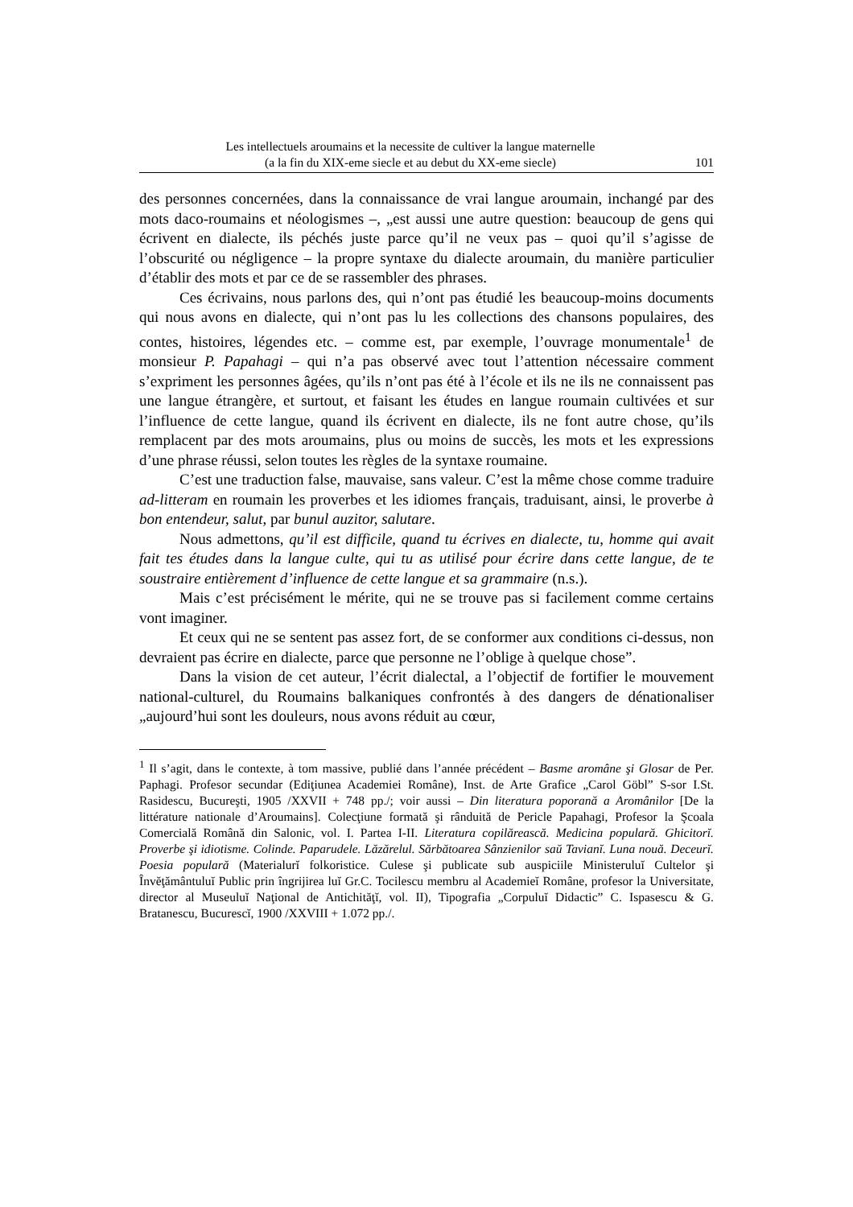Les intellectuels aroumains et la necessite de cultiver la langue maternelle
(a la fin du XIX-eme siecle et au debut du XX-eme siecle)
101
des personnes concernées, dans la connaissance de vrai langue aroumain, inchangé par des mots daco-roumains et néologismes –, „est aussi une autre question: beaucoup de gens qui écrivent en dialecte, ils péchés juste parce qu’il ne veux pas – quoi qu’il s’agisse de l’obscurité ou négligence – la propre syntaxe du dialecte aroumain, du manière particulier d’établir des mots et par ce de se rassembler des phrases.
Ces écrivains, nous parlons des, qui n’ont pas étudié les beaucoup-moins documents qui nous avons en dialecte, qui n’ont pas lu les collections des chansons populaires, des contes, histoires, légendes etc. – comme est, par exemple, l’ouvrage monumentale<sup>1</sup> de monsieur P. Papahagi – qui n’a pas observé avec tout l’attention nécessaire comment s’expriment les personnes âgées, qu’ils n’ont pas été à l’école et ils ne ils ne connaissent pas une langue étrangère, et surtout, et faisant les études en langue roumain cultivées et sur l’influence de cette langue, quand ils écrivent en dialecte, ils ne font autre chose, qu’ils remplacent par des mots aroumains, plus ou moins de succès, les mots et les expressions d’une phrase réussi, selon toutes les règles de la syntaxe roumaine.
C’est une traduction false, mauvaise, sans valeur. C’est la même chose comme traduire ad-litteram en roumain les proverbes et les idiomes français, traduisant, ainsi, le proverbe à bon entendeur, salut, par bunul auzitor, salutare.
Nous admettons, qu’il est difficile, quand tu écrives en dialecte, tu, homme qui avait fait tes études dans la langue culte, qui tu as utilisé pour écrire dans cette langue, de te soustraire entièrement d’influence de cette langue et sa grammaire (n.s.).
Mais c’est précisément le mérite, qui ne se trouve pas si facilement comme certains vont imaginer.
Et ceux qui ne se sentent pas assez fort, de se conformer aux conditions ci-dessus, non devraient pas écrire en dialecte, parce que personne ne l’oblige à quelque chose”.
Dans la vision de cet auteur, l’écrit dialectal, a l’objectif de fortifier le mouvement national-culturel, du Roumains balkaniques confrontés à des dangers de dénationaliser „aujourd’hui sont les douleurs, nous avons réduit au cœur,
<sup>1</sup> Il s’agit, dans le contexte, à tom massive, publié dans l’année précédent – Basme aromâne şi Glosar de Per. Paphagi. Profesor secundar (Ediţiunea Academiei Române), Inst. de Arte Grafice „Carol Göbl” S-sor I.St. Rasidescu, Bucureşti, 1905 /XXVII + 748 pp./; voir aussi – Din literatura poporană a Aromânilor [De la littérature nationale d’Aroumains]. Colecţiune formată şi rânduită de Pericle Papahagi, Profesor la Şcoala Comercială Română din Salonic, vol. I. Partea I-II. Literatura copilărească. Medicina populară. Ghicitorĭ. Proverbe şi idiotisme. Colinde. Paparudele. Lăzărelul. Sărbătoarea Sânzienilor saŭ Tavianĭ. Luna nouă. Deceurĭ. Poesia populară (Materialurĭ folkoristice. Culese şi publicate sub auspiciile Ministeruluĭ Cultelor şi Învĕţământuluĭ Public prin îngrijirea luĭ Gr.C. Tocilescu membru al Academieĭ Române, profesor la Universitate, director al Museuluĭ Naţional de Antichităţĭ, vol. II), Tipografia „Corpuluĭ Didactic” C. Ispasescu & G. Bratanescu, Bucurescĭ, 1900 /XXVIII + 1.072 pp./.